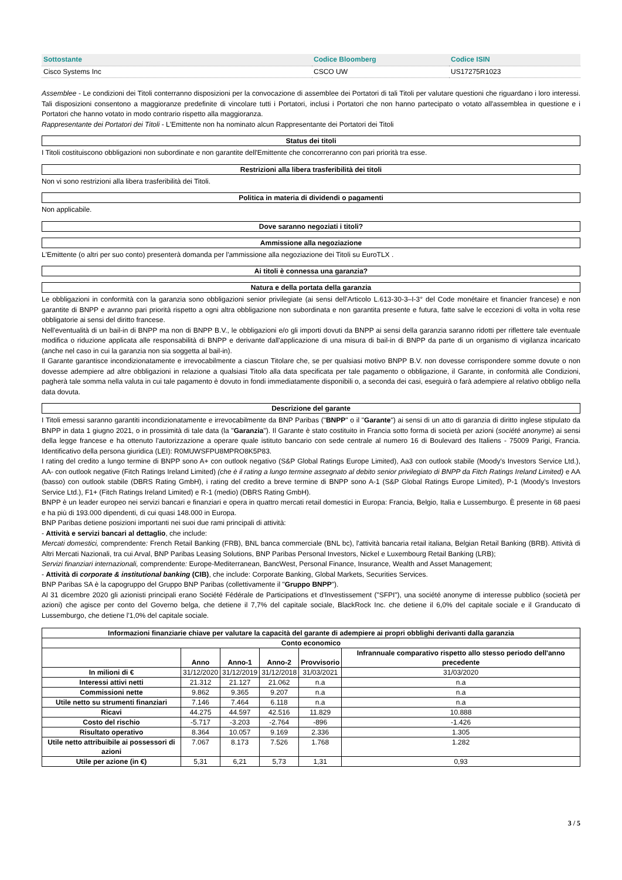| Sottostante | Codice Bloomberg | Codice ISIN |
| Cisco Systems Inc | CSCO UW | US17275R1023 |
Assemblee - Le condizioni dei Titoli conterranno disposizioni per la convocazione di assemblee dei Portatori di tali Titoli per valutare questioni che riguardano i loro interessi. Tali disposizioni consentono a maggioranze predefinite di vincolare tutti i Portatori, inclusi i Portatori che non hanno partecipato o votato all'assemblea in questione e i Portatori che hanno votato in modo contrario rispetto alla maggioranza.
Rappresentante dei Portatori dei Titoli - L'Emittente non ha nominato alcun Rappresentante dei Portatori dei Titoli
Status dei titoli
I Titoli costituiscono obbligazioni non subordinate e non garantite dell'Emittente che concorreranno con pari priorità tra esse.
Restrizioni alla libera trasferibilità dei titoli
Non vi sono restrizioni alla libera trasferibilità dei Titoli.
Politica in materia di dividendi o pagamenti
Non applicabile.
Dove saranno negoziati i titoli?
Ammissione alla negoziazione
L'Emittente (o altri per suo conto) presenterà domanda per l'ammissione alla negoziazione dei Titoli su EuroTLX .
Ai titoli è connessa una garanzia?
Natura e della portata della garanzia
Le obbligazioni in conformità con la garanzia sono obbligazioni senior privilegiate (ai sensi dell'Articolo L.613-30-3–I-3° del Code monétaire et financier francese) e non garantite di BNPP e avranno pari priorità rispetto a ogni altra obbligazione non subordinata e non garantita presente e futura, fatte salve le eccezioni di volta in volta rese obbligatorie ai sensi del diritto francese.
Nell'eventualità di un bail-in di BNPP ma non di BNPP B.V., le obbligazioni e/o gli importi dovuti da BNPP ai sensi della garanzia saranno ridotti per riflettere tale eventuale modifica o riduzione applicata alle responsabilità di BNPP e derivante dall'applicazione di una misura di bail-in di BNPP da parte di un organismo di vigilanza incaricato (anche nel caso in cui la garanzia non sia soggetta al bail-in).
Il Garante garantisce incondizionatamente e irrevocabilmente a ciascun Titolare che, se per qualsiasi motivo BNPP B.V. non dovesse corrispondere somme dovute o non dovesse adempiere ad altre obbligazioni in relazione a qualsiasi Titolo alla data specificata per tale pagamento o obbligazione, il Garante, in conformità alle Condizioni, pagherà tale somma nella valuta in cui tale pagamento è dovuto in fondi immediatamente disponibili o, a seconda dei casi, eseguirà o farà adempiere al relativo obbligo nella data dovuta.
Descrizione del garante
I Titoli emessi saranno garantiti incondizionatamente e irrevocabilmente da BNP Paribas ("BNPP" o il "Garante") ai sensi di un atto di garanzia di diritto inglese stipulato da BNPP in data 1 giugno 2021, o in prossimità di tale data (la "Garanzia"). Il Garante è stato costituito in Francia sotto forma di società per azioni (société anonyme) ai sensi della legge francese e ha ottenuto l'autorizzazione a operare quale istituto bancario con sede centrale al numero 16 di Boulevard des Italiens - 75009 Parigi, Francia. Identificativo della persona giuridica (LEI): R0MUWSFPU8MPRO8K5P83.
I rating del credito a lungo termine di BNPP sono A+ con outlook negativo (S&P Global Ratings Europe Limited), Aa3 con outlook stabile (Moody's Investors Service Ltd.), AA- con outlook negative (Fitch Ratings Ireland Limited) (che è il rating a lungo termine assegnato al debito senior privilegiato di BNPP da Fitch Ratings Ireland Limited) e AA (basso) con outlook stabile (DBRS Rating GmbH), i rating del credito a breve termine di BNPP sono A-1 (S&P Global Ratings Europe Limited), P-1 (Moody's Investors Service Ltd.), F1+ (Fitch Ratings Ireland Limited) e R-1 (medio) (DBRS Rating GmbH).
BNPP è un leader europeo nei servizi bancari e finanziari e opera in quattro mercati retail domestici in Europa: Francia, Belgio, Italia e Lussemburgo. È presente in 68 paesi e ha più di 193.000 dipendenti, di cui quasi 148.000 in Europa.
BNP Paribas detiene posizioni importanti nei suoi due rami principali di attività:
- Attività e servizi bancari al dettaglio, che include:
Mercati domestici, comprendente: French Retail Banking (FRB), BNL banca commerciale (BNL bc), l'attività bancaria retail italiana, Belgian Retail Banking (BRB). Attività di Altri Mercati Nazionali, tra cui Arval, BNP Paribas Leasing Solutions, BNP Paribas Personal Investors, Nickel e Luxembourg Retail Banking (LRB);
Servizi finanziari internazionali, comprendente: Europe-Mediterranean, BancWest, Personal Finance, Insurance, Wealth and Asset Management;
- Attività di corporate & institutional banking (CIB), che include: Corporate Banking, Global Markets, Securities Services.
BNP Paribas SA è la capogruppo del Gruppo BNP Paribas (collettivamente il "Gruppo BNPP").
Al 31 dicembre 2020 gli azionisti principali erano Société Fédérale de Participations et d'Investissement ("SFPI"), una société anonyme di interesse pubblico (società per azioni) che agisce per conto del Governo belga, che detiene il 7,7% del capitale sociale, BlackRock Inc. che detiene il 6,0% del capitale sociale e il Granducato di Lussemburgo, che detiene l'1,0% del capitale sociale.
| Informazioni finanziarie chiave per valutare la capacità del garante di adempiere ai propri obblighi derivanti dalla garanzia | | | | | |
| --- | --- | --- | --- | --- | --- |
| Conto economico | | | | | |
| | Anno | Anno-1 | Anno-2 | Provvisorio | Infrannuale comparativo rispetto allo stesso periodo dell'anno precedente |
| In milioni di € | 31/12/2020 | 31/12/2019 | 31/12/2018 | 31/03/2021 | 31/03/2020 |
| Interessi attivi netti | 21.312 | 21.127 | 21.062 | n.a | n.a |
| Commissioni nette | 9.862 | 9.365 | 9.207 | n.a | n.a |
| Utile netto su strumenti finanziari | 7.146 | 7.464 | 6.118 | n.a | n.a |
| Ricavi | 44.275 | 44.597 | 42.516 | 11.829 | 10.888 |
| Costo del rischio | -5.717 | -3.203 | -2.764 | -896 | -1.426 |
| Risultato operativo | 8.364 | 10.057 | 9.169 | 2.336 | 1.305 |
| Utile netto attribuibile ai possessori di azioni | 7.067 | 8.173 | 7.526 | 1.768 | 1.282 |
| Utile per azione (in €) | 5,31 | 6,21 | 5,73 | 1,31 | 0,93 |
3 / 5